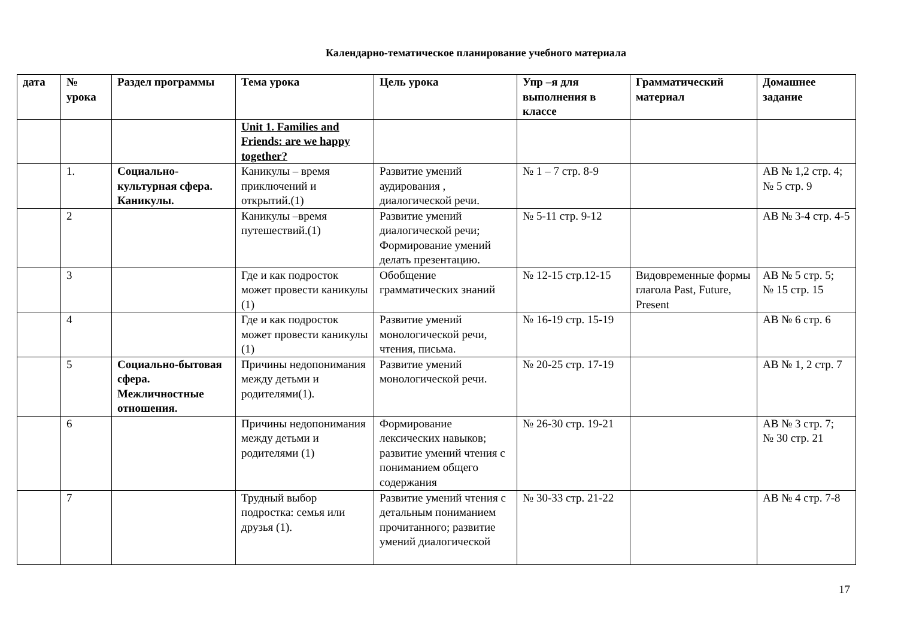Календарно-тематическое планирование учебного материала
| дата | № урока | Раздел программы | Тема урока | Цель урока | Упр –я для выполнения в классе | Грамматический материал | Домашнее задание |
| --- | --- | --- | --- | --- | --- | --- | --- |
| | | | Unit 1. Families and Friends: are we happy together? | | | | |
| | 1. | Социально-культурная сфера. Каникулы. | Каникулы – время приключений и открытий.(1) | Развитие умений аудирования , диалогической речи. | № 1 – 7 стр. 8-9 | | АВ № 1,2 стр. 4; № 5 стр. 9 |
| | 2 | | Каникулы –время путешествий.(1) | Развитие умений диалогической речи; Формирование умений делать презентацию. | № 5-11 стр. 9-12 | | АВ № 3-4 стр. 4-5 |
| | 3 | | Где и как подросток может провести каникулы (1) | Обобщение грамматических знаний | № 12-15 стр.12-15 | Видовременные формы глагола Past, Future, Present | АВ № 5 стр. 5; № 15 стр. 15 |
| | 4 | | Где и как подросток может провести каникулы (1) | Развитие умений монологической речи, чтения, письма. | № 16-19 стр. 15-19 | | АВ № 6 стр. 6 |
| | 5 | Социально-бытовая сфера. Межличностные отношения. | Причины недопонимания между детьми и родителями(1). | Развитие умений монологической речи. | № 20-25 стр. 17-19 | | АВ № 1, 2 стр. 7 |
| | 6 | | Причины недопонимания между детьми и родителями (1) | Формирование лексических навыков; развитие умений чтения с пониманием общего содержания | № 26-30 стр. 19-21 | | АВ № 3 стр. 7; № 30 стр. 21 |
| | 7 | | Трудный выбор подростка: семья или друзья (1). | Развитие умений чтения с детальным пониманием прочитанного; развитие умений диалогической | № 30-33 стр. 21-22 | | АВ № 4 стр. 7-8 |
17